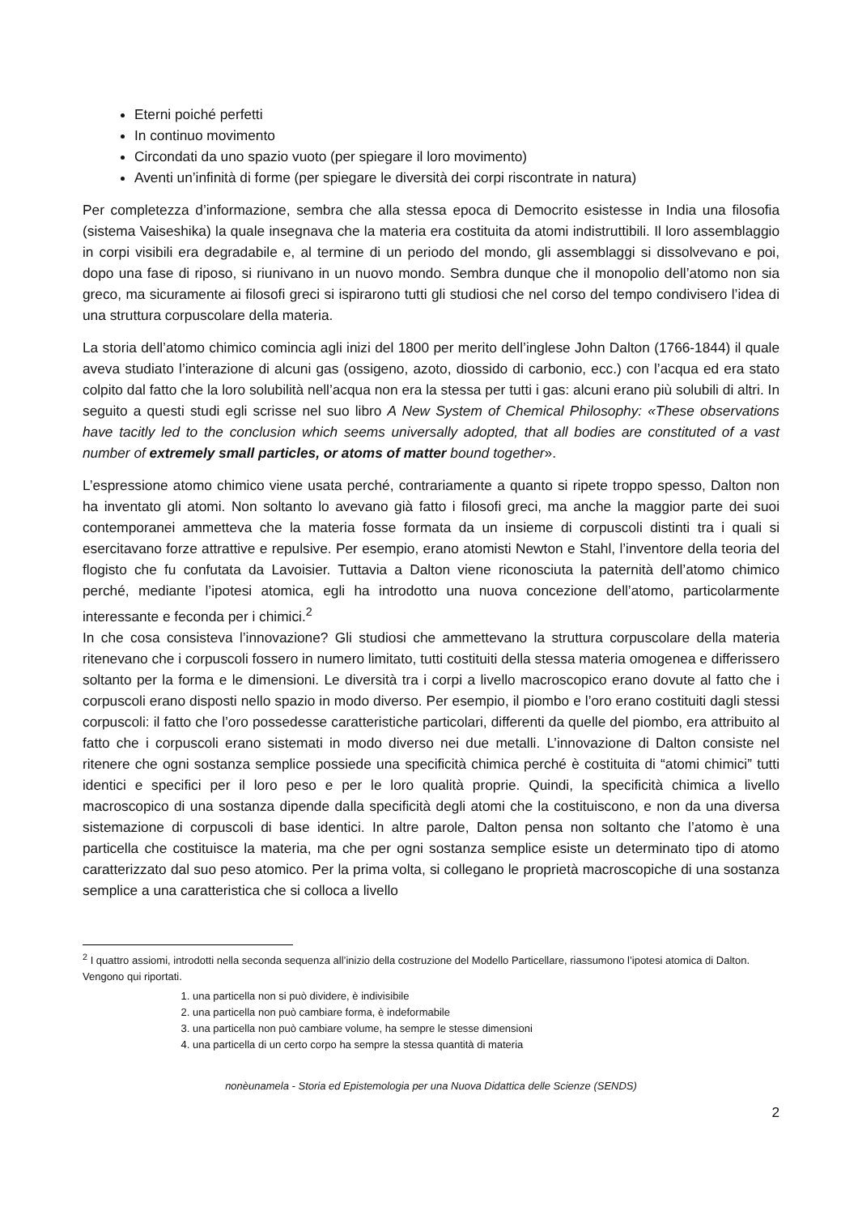Eterni poiché perfetti
In continuo movimento
Circondati da uno spazio vuoto (per spiegare il loro movimento)
Aventi un’infinità di forme (per spiegare le diversità dei corpi riscontrate in natura)
Per completezza d’informazione, sembra che alla stessa epoca di Democrito esistesse in India una filosofia (sistema Vaiseshika) la quale insegnava che la materia era costituita da atomi indistruttibili. Il loro assemblaggio in corpi visibili era degradabile e, al termine di un periodo del mondo, gli assemblaggi si dissolvevano e poi, dopo una fase di riposo, si riunivano in un nuovo mondo. Sembra dunque che il monopolio dell’atomo non sia greco, ma sicuramente ai filosofi greci si ispirarono tutti gli studiosi che nel corso del tempo condivisero l’idea di una struttura corpuscolare della materia.
La storia dell’atomo chimico comincia agli inizi del 1800 per merito dell’inglese John Dalton (1766-1844) il quale aveva studiato l’interazione di alcuni gas (ossigeno, azoto, diossido di carbonio, ecc.) con l’acqua ed era stato colpito dal fatto che la loro solubilità nell’acqua non era la stessa per tutti i gas: alcuni erano più solubili di altri. In seguito a questi studi egli scrisse nel suo libro A New System of Chemical Philosophy: «These observations have tacitly led to the conclusion which seems universally adopted, that all bodies are constituted of a vast number of extremely small particles, or atoms of matter bound together».
L’espressione atomo chimico viene usata perché, contrariamente a quanto si ripete troppo spesso, Dalton non ha inventato gli atomi. Non soltanto lo avevano già fatto i filosofi greci, ma anche la maggior parte dei suoi contemporanei ammetteva che la materia fosse formata da un insieme di corpuscoli distinti tra i quali si esercitavano forze attrattive e repulsive. Per esempio, erano atomisti Newton e Stahl, l’inventore della teoria del flogisto che fu confutata da Lavoisier. Tuttavia a Dalton viene riconosciuta la paternità dell’atomo chimico perché, mediante l’ipotesi atomica, egli ha introdotto una nuova concezione dell’atomo, particolarmente interessante e feconda per i chimici.<sup>2</sup>
In che cosa consisteva l’innovazione? Gli studiosi che ammettevano la struttura corpuscolare della materia ritenevano che i corpuscoli fossero in numero limitato, tutti costituiti della stessa materia omogenea e differissero soltanto per la forma e le dimensioni. Le diversità tra i corpi a livello macroscopico erano dovute al fatto che i corpuscoli erano disposti nello spazio in modo diverso. Per esempio, il piombo e l’oro erano costituiti dagli stessi corpuscoli: il fatto che l’oro possedesse caratteristiche particolari, differenti da quelle del piombo, era attribuito al fatto che i corpuscoli erano sistemati in modo diverso nei due metalli. L’innovazione di Dalton consiste nel ritenere che ogni sostanza semplice possiede una specificità chimica perché è costituita di “atomi chimici” tutti identici e specifici per il loro peso e per le loro qualità proprie. Quindi, la specificità chimica a livello macroscopico di una sostanza dipende dalla specificità degli atomi che la costituiscono, e non da una diversa sistemazione di corpuscoli di base identici. In altre parole, Dalton pensa non soltanto che l’atomo è una particella che costituisce la materia, ma che per ogni sostanza semplice esiste un determinato tipo di atomo caratterizzato dal suo peso atomico. Per la prima volta, si collegano le proprietà macroscopiche di una sostanza semplice a una caratteristica che si colloca a livello
<sup>2</sup> I quattro assiomi, introdotti nella seconda sequenza all’inizio della costruzione del Modello Particellare, riassumono l’ipotesi atomica di Dalton. Vengono qui riportati.
1. una particella non si può dividere, è indivisibile
2. una particella non può cambiare forma, è indeformabile
3. una particella non può cambiare volume, ha sempre le stesse dimensioni
4. una particella di un certo corpo ha sempre la stessa quantità di materia
nonèunamela - Storia ed Epistemologia per una Nuova Didattica delle Scienze (SENDS)
2